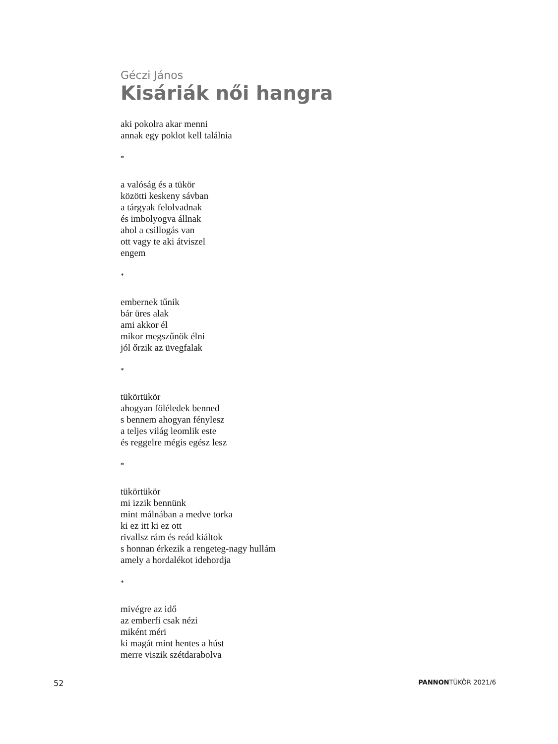Géczi János
Kisáriák női hangra
aki pokolra akar menni
annak egy poklot kell találnia
*
a valóság és a tükör
közötti keskeny sávban
a tárgyak felolvadnak
és imbolyogva állnak
ahol a csillogás van
ott vagy te aki átviszel
engem
*
embernek tűnik
bár üres alak
ami akkor él
mikor megszűnök élni
jól őrzik az üvegfalak
*
tükörtükör
ahogyan föléledek benned
s bennem ahogyan fénylesz
a teljes világ leomlik este
és reggelre mégis egész lesz
*
tükörtükör
mi izzik bennünk
mint málnában a medve torka
ki ez itt ki ez ott
rivallsz rám és reád kiáltok
s honnan érkezik a rengeteg-nagy hullám
amely a hordalékot idehordja
*
mivégre az idő
az emberfi csak nézi
miként méri
ki magát mint hentes a húst
merre viszik szétdarabolva
52 PANNONTÜKÖR 2021/6